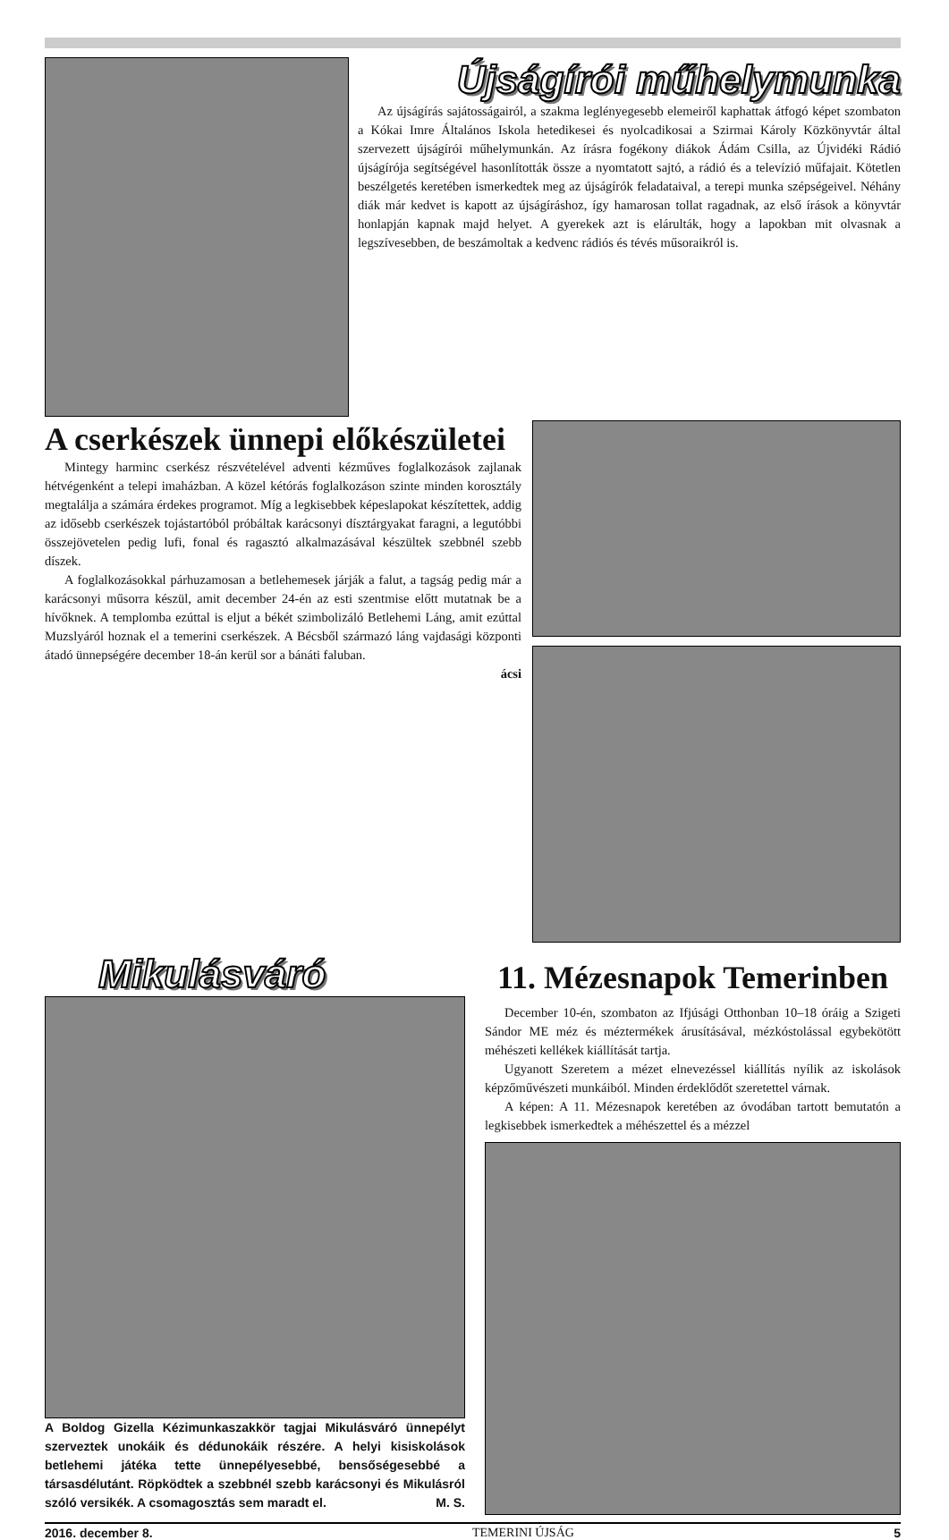Újságírói műhelymunka
Az újságírás sajátosságairól, a szakma leglényegesebb elemeiről kaphattak átfogó képet szombaton a Kókai Imre Általános Iskola hetedikesei és nyolcadikosai a Szirmai Károly Közkönyvtár által szervezett újságírói műhelymunkán. Az írásra fogékony diákok Ádám Csilla, az Újvidéki Rádió újságírója segítségével hasonlították össze a nyomtatott sajtó, a rádió és a televízió műfajait. Kötetlen beszélgetés keretében ismerkedtek meg az újságírók feladataival, a terepi munka szépségeivel. Néhány diák már kedvet is kapott az újságíráshoz, így hamarosan tollat ragadnak, az első írások a könyvtár honlapján kapnak majd helyet. A gyerekek azt is elárulták, hogy a lapokban mit olvasnak a legszívesebben, de beszámoltak a kedvenc rádiós és tévés műsoraikról is.
A cserkészek ünnepi előkészületei
Mintegy harminc cserkész részvételével adventi kézműves foglalkozások zajlanak hétvégenként a telepi imaházban. A közel kétórás foglalkozáson szinte minden korosztály megtalálja a számára érdekes programot. Míg a legkisebbek képeslapokat készítettek, addig az idősebb cserkészek tojástartóból próbáltak karácsonyi dísztárgyakat faragni, a legutóbbi összejövetelen pedig lufi, fonal és ragasztó alkalmazásával készültek szebbnél szebb díszek.
A foglalkozásokkal párhuzamosan a betlehemesek járják a falut, a tagság pedig már a karácsonyi műsorra készül, amit december 24-én az esti szentmise előtt mutatnak be a hívőknek. A templomba ezúttal is eljut a békét szimbolizáló Betlehemi Láng, amit ezúttal Muzslyáról hoznak el a temerini cserkészek. A Bécsből származó láng vajdasági központi átadó ünnepségére december 18-án kerül sor a bánáti faluban.
ácsi
Mikulásváró
A Boldog Gizella Kézimunkaszakkör tagjai Mikulásváró ünnepélyt szerveztek unokáik és dédunokáik részére. A helyi kisiskolások betlehemi játéka tette ünnepélyesebbé, bensőségesebbé a társasdélutánt. Röpködtek a szebbnél szebb karácsonyi és Mikulásról szóló versikék. A csomagosztás sem maradt el. M. S.
11. Mézesnapok Temerinben
December 10-én, szombaton az Ifjúsági Otthonban 10–18 óráig a Szigeti Sándor ME méz és méztermékek árusításával, mézkóstolással egybekötött méhészeti kellékek kiállítását tartja.
Ugyanott Szeretem a mézet elnevezéssel kiállítás nyílik az iskolások képzőművészeti munkáiból. Minden érdeklődőt szeretettel várnak.
A képen: A 11. Mézesnapok keretében az óvodában tartott bemutatón a legkisebbek ismerkedtek a méhészettel és a mézzel
2016. december 8. TEMERINI ÚJSÁG 5